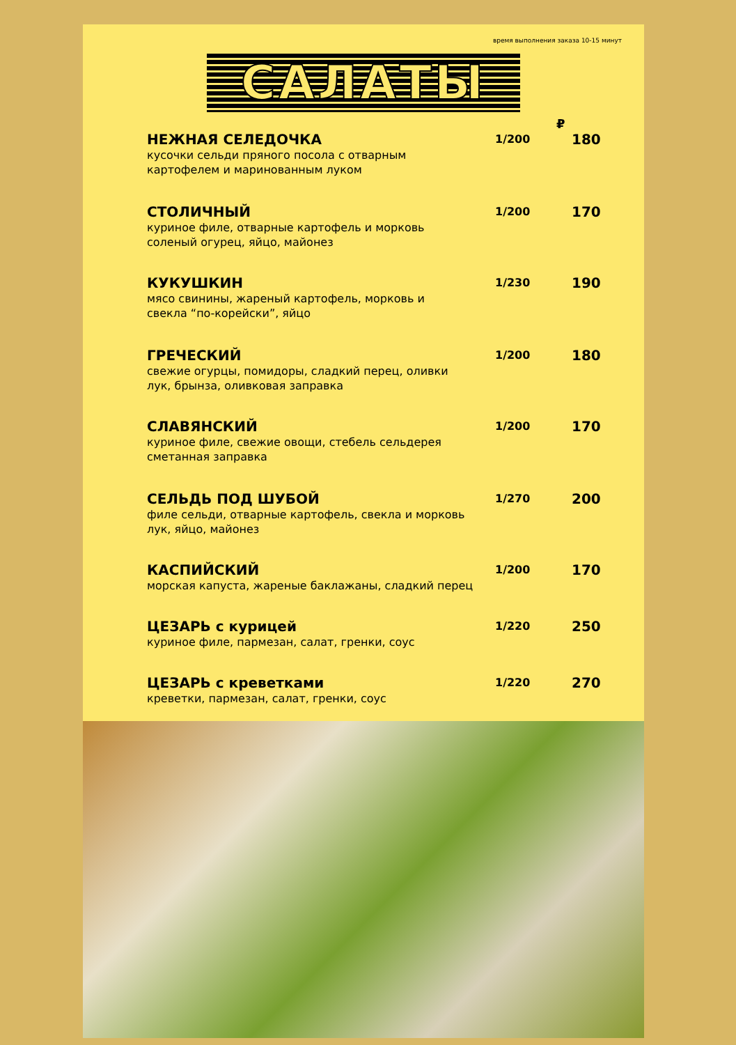время выполнения заказа 10-15 минут
САЛАТЫ
₽
НЕЖНАЯ СЕЛЕДОЧКА
кусочки сельди пряного посола с отварным
картофелем и маринованным луком
1/200
180
СТОЛИЧНЫЙ
куриное филе, отварные картофель и морковь
соленый огурец, яйцо, майонез
1/200
170
КУКУШКИН
мясо свинины, жареный картофель, морковь и
свекла “по-корейски”, яйцо
1/230
190
ГРЕЧЕСКИЙ
свежие огурцы, помидоры, сладкий перец, оливки
лук, брынза, оливковая заправка
1/200
180
СЛАВЯНСКИЙ
куриное филе, свежие овощи, стебель сельдерея
сметанная заправка
1/200
170
СЕЛЬДЬ ПОД ШУБОЙ
филе сельди, отварные картофель, свекла и морковь
лук, яйцо, майонез
1/270
200
КАСПИЙСКИЙ
морская капуста, жареные баклажаны, сладкий перец
1/200
170
ЦЕЗАРЬ с курицей
куриное филе, пармезан, салат, гренки, соус
1/220
250
ЦЕЗАРЬ с креветками
креветки, пармезан, салат, гренки, соус
1/220
270